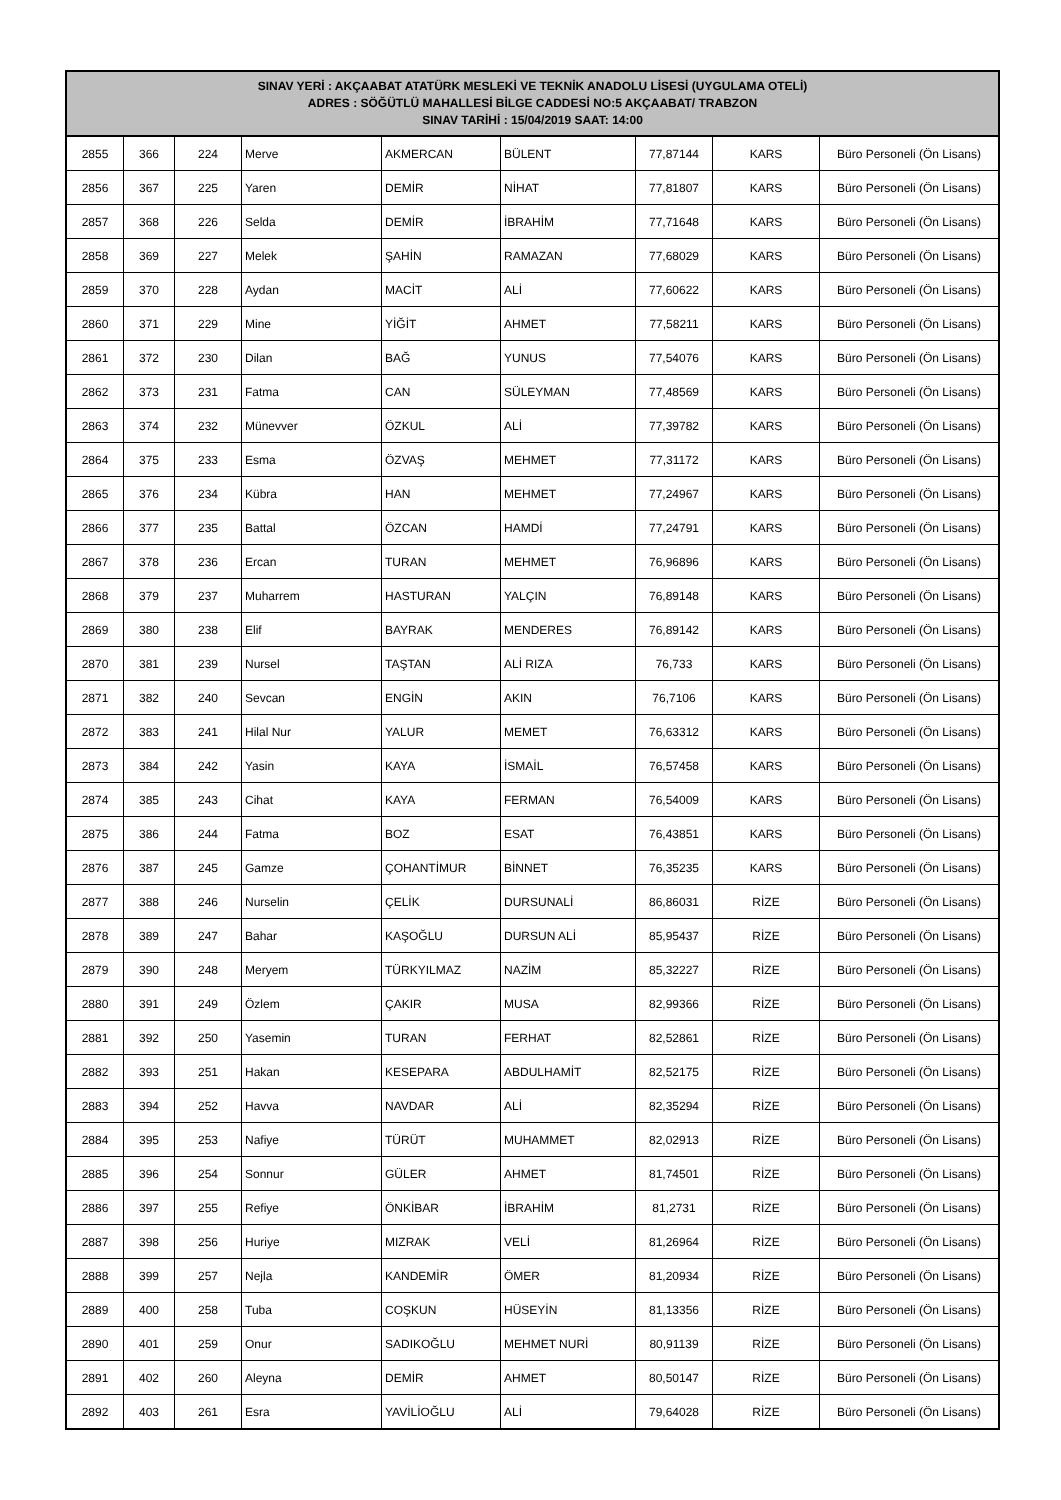| SINAV YERİ : AKÇAABAT ATATÜRK MESLEKİ VE TEKNİK ANADOLU LİSESİ (UYGULAMA OTELİ) ADRES : SÖĞÜTLÜ MAHALLESİ BİLGE CADDESİ NO:5 AKÇAABAT/ TRABZON SINAV TARİHİ : 15/04/2019 SAAT: 14:00 | | | | | | | | |
| --- | --- | --- | --- | --- | --- | --- | --- | --- |
| 2855 | 366 | 224 | Merve | AKMERCAN | BÜLENT | 77,87144 | KARS | Büro Personeli (Ön Lisans) |
| 2856 | 367 | 225 | Yaren | DEMİR | NİHAT | 77,81807 | KARS | Büro Personeli (Ön Lisans) |
| 2857 | 368 | 226 | Selda | DEMİR | İBRAHİM | 77,71648 | KARS | Büro Personeli (Ön Lisans) |
| 2858 | 369 | 227 | Melek | ŞAHİN | RAMAZAN | 77,68029 | KARS | Büro Personeli (Ön Lisans) |
| 2859 | 370 | 228 | Aydan | MACİT | ALİ | 77,60622 | KARS | Büro Personeli (Ön Lisans) |
| 2860 | 371 | 229 | Mine | YİĞİT | AHMET | 77,58211 | KARS | Büro Personeli (Ön Lisans) |
| 2861 | 372 | 230 | Dilan | BAĞ | YUNUS | 77,54076 | KARS | Büro Personeli (Ön Lisans) |
| 2862 | 373 | 231 | Fatma | CAN | SÜLEYMAN | 77,48569 | KARS | Büro Personeli (Ön Lisans) |
| 2863 | 374 | 232 | Münevver | ÖZKUL | ALİ | 77,39782 | KARS | Büro Personeli (Ön Lisans) |
| 2864 | 375 | 233 | Esma | ÖZVAŞ | MEHMET | 77,31172 | KARS | Büro Personeli (Ön Lisans) |
| 2865 | 376 | 234 | Kübra | HAN | MEHMET | 77,24967 | KARS | Büro Personeli (Ön Lisans) |
| 2866 | 377 | 235 | Battal | ÖZCAN | HAMDİ | 77,24791 | KARS | Büro Personeli (Ön Lisans) |
| 2867 | 378 | 236 | Ercan | TURAN | MEHMET | 76,96896 | KARS | Büro Personeli (Ön Lisans) |
| 2868 | 379 | 237 | Muharrem | HASTURAN | YALÇIN | 76,89148 | KARS | Büro Personeli (Ön Lisans) |
| 2869 | 380 | 238 | Elif | BAYRAK | MENDERES | 76,89142 | KARS | Büro Personeli (Ön Lisans) |
| 2870 | 381 | 239 | Nursel | TAŞTAN | ALİ RIZA | 76,733 | KARS | Büro Personeli (Ön Lisans) |
| 2871 | 382 | 240 | Sevcan | ENGİN | AKIN | 76,7106 | KARS | Büro Personeli (Ön Lisans) |
| 2872 | 383 | 241 | Hilal Nur | YALUR | MEMET | 76,63312 | KARS | Büro Personeli (Ön Lisans) |
| 2873 | 384 | 242 | Yasin | KAYA | İSMAİL | 76,57458 | KARS | Büro Personeli (Ön Lisans) |
| 2874 | 385 | 243 | Cihat | KAYA | FERMAN | 76,54009 | KARS | Büro Personeli (Ön Lisans) |
| 2875 | 386 | 244 | Fatma | BOZ | ESAT | 76,43851 | KARS | Büro Personeli (Ön Lisans) |
| 2876 | 387 | 245 | Gamze | ÇOHANTİMUR | BİNNET | 76,35235 | KARS | Büro Personeli (Ön Lisans) |
| 2877 | 388 | 246 | Nurselin | ÇELİK | DURSUNALİ | 86,86031 | RİZE | Büro Personeli (Ön Lisans) |
| 2878 | 389 | 247 | Bahar | KAŞOĞLU | DURSUN ALİ | 85,95437 | RİZE | Büro Personeli (Ön Lisans) |
| 2879 | 390 | 248 | Meryem | TÜRKYILMAZ | NAZİM | 85,32227 | RİZE | Büro Personeli (Ön Lisans) |
| 2880 | 391 | 249 | Özlem | ÇAKIR | MUSA | 82,99366 | RİZE | Büro Personeli (Ön Lisans) |
| 2881 | 392 | 250 | Yasemin | TURAN | FERHAT | 82,52861 | RİZE | Büro Personeli (Ön Lisans) |
| 2882 | 393 | 251 | Hakan | KESEPARA | ABDULHAMİT | 82,52175 | RİZE | Büro Personeli (Ön Lisans) |
| 2883 | 394 | 252 | Havva | NAVDAR | ALİ | 82,35294 | RİZE | Büro Personeli (Ön Lisans) |
| 2884 | 395 | 253 | Nafiye | TÜRÜT | MUHAMMET | 82,02913 | RİZE | Büro Personeli (Ön Lisans) |
| 2885 | 396 | 254 | Sonnur | GÜLER | AHMET | 81,74501 | RİZE | Büro Personeli (Ön Lisans) |
| 2886 | 397 | 255 | Refiye | ÖNKİBAR | İBRAHİM | 81,2731 | RİZE | Büro Personeli (Ön Lisans) |
| 2887 | 398 | 256 | Huriye | MIZRAK | VELİ | 81,26964 | RİZE | Büro Personeli (Ön Lisans) |
| 2888 | 399 | 257 | Nejla | KANDEMİR | ÖMER | 81,20934 | RİZE | Büro Personeli (Ön Lisans) |
| 2889 | 400 | 258 | Tuba | COŞKUN | HÜSEYİN | 81,13356 | RİZE | Büro Personeli (Ön Lisans) |
| 2890 | 401 | 259 | Onur | SADIKOĞLU | MEHMET NURİ | 80,91139 | RİZE | Büro Personeli (Ön Lisans) |
| 2891 | 402 | 260 | Aleyna | DEMİR | AHMET | 80,50147 | RİZE | Büro Personeli (Ön Lisans) |
| 2892 | 403 | 261 | Esra | YAVİLİOĞLU | ALİ | 79,64028 | RİZE | Büro Personeli (Ön Lisans) |